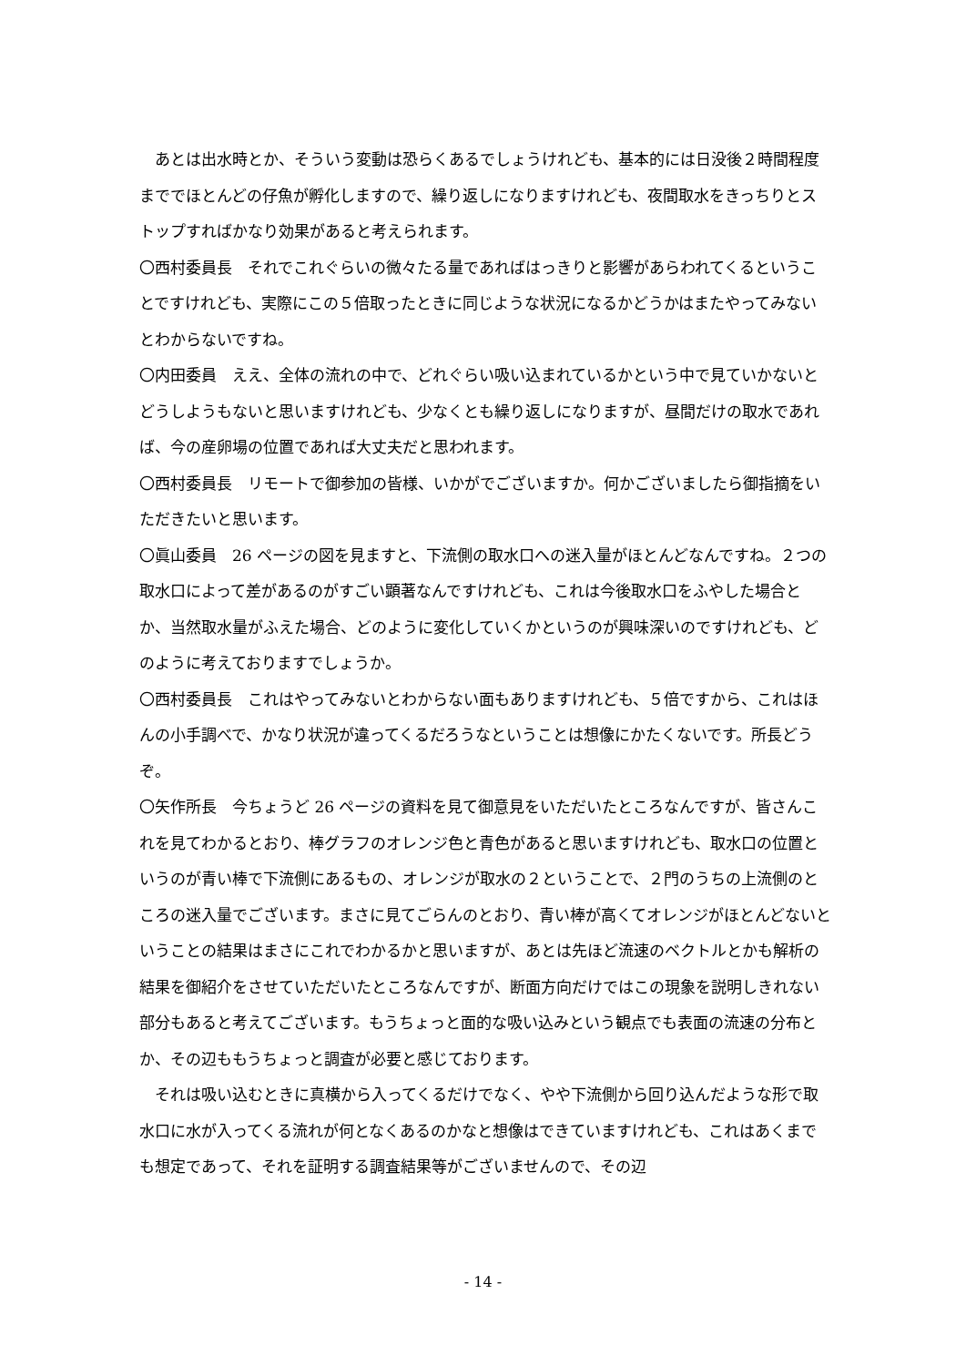あとは出水時とか、そういう変動は恐らくあるでしょうけれども、基本的には日没後２時間程度まででほとんどの仔魚が孵化しますので、繰り返しになりますけれども、夜間取水をきっちりとストップすればかなり効果があると考えられます。
〇西村委員長　それでこれぐらいの微々たる量であればはっきりと影響があらわれてくるということですけれども、実際にこの５倍取ったときに同じような状況になるかどうかはまたやってみないとわからないですね。
〇内田委員　ええ、全体の流れの中で、どれぐらい吸い込まれているかという中で見ていかないとどうしようもないと思いますけれども、少なくとも繰り返しになりますが、昼間だけの取水であれば、今の産卵場の位置であれば大丈夫だと思われます。
〇西村委員長　リモートで御参加の皆様、いかがでございますか。何かございましたら御指摘をいただきたいと思います。
〇眞山委員　26 ページの図を見ますと、下流側の取水口への迷入量がほとんどなんですね。２つの取水口によって差があるのがすごい顕著なんですけれども、これは今後取水口をふやした場合とか、当然取水量がふえた場合、どのように変化していくかというのが興味深いのですけれども、どのように考えておりますでしょうか。
〇西村委員長　これはやってみないとわからない面もありますけれども、５倍ですから、これはほんの小手調べで、かなり状況が違ってくるだろうなということは想像にかたくないです。所長どうぞ。
〇矢作所長　今ちょうど 26 ページの資料を見て御意見をいただいたところなんですが、皆さんこれを見てわかるとおり、棒グラフのオレンジ色と青色があると思いますけれども、取水口の位置というのが青い棒で下流側にあるもの、オレンジが取水の２ということで、２門のうちの上流側のところの迷入量でございます。まさに見てごらんのとおり、青い棒が高くてオレンジがほとんどないということの結果はまさにこれでわかるかと思いますが、あとは先ほど流速のベクトルとかも解析の結果を御紹介をさせていただいたところなんですが、断面方向だけではこの現象を説明しきれない部分もあると考えてございます。もうちょっと面的な吸い込みという観点でも表面の流速の分布とか、その辺ももうちょっと調査が必要と感じております。
それは吸い込むときに真横から入ってくるだけでなく、やや下流側から回り込んだような形で取水口に水が入ってくる流れが何となくあるのかなと想像はできていますけれども、これはあくまでも想定であって、それを証明する調査結果等がございませんので、その辺
- 14 -